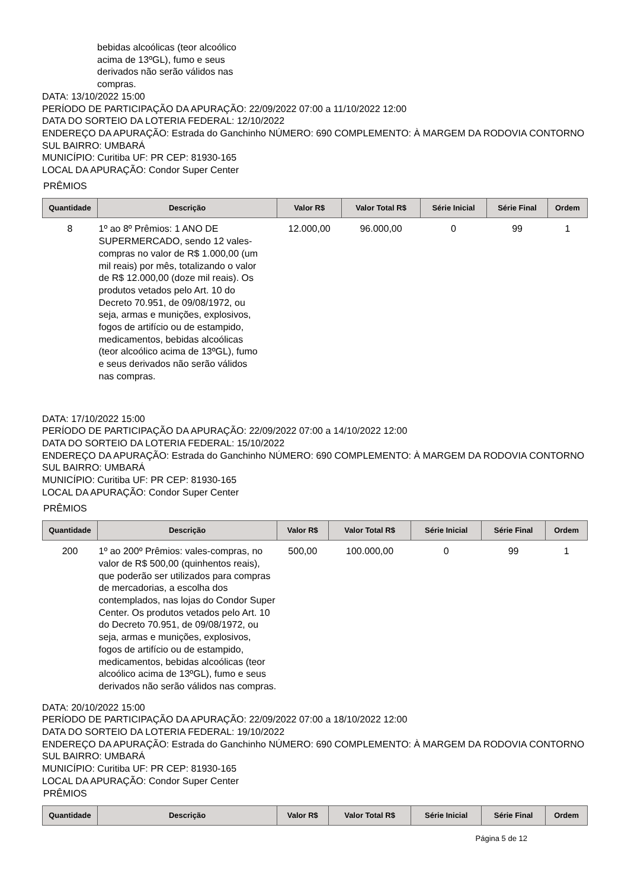bebidas alcoólicas (teor alcoólico acima de 13ºGL), fumo e seus derivados não serão válidos nas compras.
DATA: 13/10/2022 15:00
PERÍODO DE PARTICIPAÇÃO DA APURAÇÃO: 22/09/2022 07:00 a 11/10/2022 12:00
DATA DO SORTEIO DA LOTERIA FEDERAL: 12/10/2022
ENDEREÇO DA APURAÇÃO: Estrada do Ganchinho NÚMERO: 690 COMPLEMENTO: À MARGEM DA RODOVIA CONTORNO SUL BAIRRO: UMBARÁ
MUNICÍPIO: Curitiba UF: PR CEP: 81930-165
LOCAL DA APURAÇÃO: Condor Super Center
PRÊMIOS
| Quantidade | Descrição | Valor R$ | Valor Total R$ | Série Inicial | Série Final | Ordem |
| --- | --- | --- | --- | --- | --- | --- |
| 8 | 1º ao 8º Prêmios: 1 ANO DE SUPERMERCADO, sendo 12 vales-compras no valor de R$ 1.000,00 (um mil reais) por mês, totalizando o valor de R$ 12.000,00 (doze mil reais). Os produtos vetados pelo Art. 10 do Decreto 70.951, de 09/08/1972, ou seja, armas e munições, explosivos, fogos de artifício ou de estampido, medicamentos, bebidas alcoólicas (teor alcoólico acima de 13ºGL), fumo e seus derivados não serão válidos nas compras. | 12.000,00 | 96.000,00 | 0 | 99 | 1 |
DATA: 17/10/2022 15:00
PERÍODO DE PARTICIPAÇÃO DA APURAÇÃO: 22/09/2022 07:00 a 14/10/2022 12:00
DATA DO SORTEIO DA LOTERIA FEDERAL: 15/10/2022
ENDEREÇO DA APURAÇÃO: Estrada do Ganchinho NÚMERO: 690 COMPLEMENTO: À MARGEM DA RODOVIA CONTORNO SUL BAIRRO: UMBARÁ
MUNICÍPIO: Curitiba UF: PR CEP: 81930-165
LOCAL DA APURAÇÃO: Condor Super Center
PRÊMIOS
| Quantidade | Descrição | Valor R$ | Valor Total R$ | Série Inicial | Série Final | Ordem |
| --- | --- | --- | --- | --- | --- | --- |
| 200 | 1º ao 200º Prêmios: vales-compras, no valor de R$ 500,00 (quinhentos reais), que poderão ser utilizados para compras de mercadorias, a escolha dos contemplados, nas lojas do Condor Super Center. Os produtos vetados pelo Art. 10 do Decreto 70.951, de 09/08/1972, ou seja, armas e munições, explosivos, fogos de artifício ou de estampido, medicamentos, bebidas alcoólicas (teor alcoólico acima de 13ºGL), fumo e seus derivados não serão válidos nas compras. | 500,00 | 100.000,00 | 0 | 99 | 1 |
DATA: 20/10/2022 15:00
PERÍODO DE PARTICIPAÇÃO DA APURAÇÃO: 22/09/2022 07:00 a 18/10/2022 12:00
DATA DO SORTEIO DA LOTERIA FEDERAL: 19/10/2022
ENDEREÇO DA APURAÇÃO: Estrada do Ganchinho NÚMERO: 690 COMPLEMENTO: À MARGEM DA RODOVIA CONTORNO SUL BAIRRO: UMBARÁ
MUNICÍPIO: Curitiba UF: PR CEP: 81930-165
LOCAL DA APURAÇÃO: Condor Super Center
PRÊMIOS
| Quantidade | Descrição | Valor R$ | Valor Total R$ | Série Inicial | Série Final | Ordem |
| --- | --- | --- | --- | --- | --- | --- |
Página 5 de 12